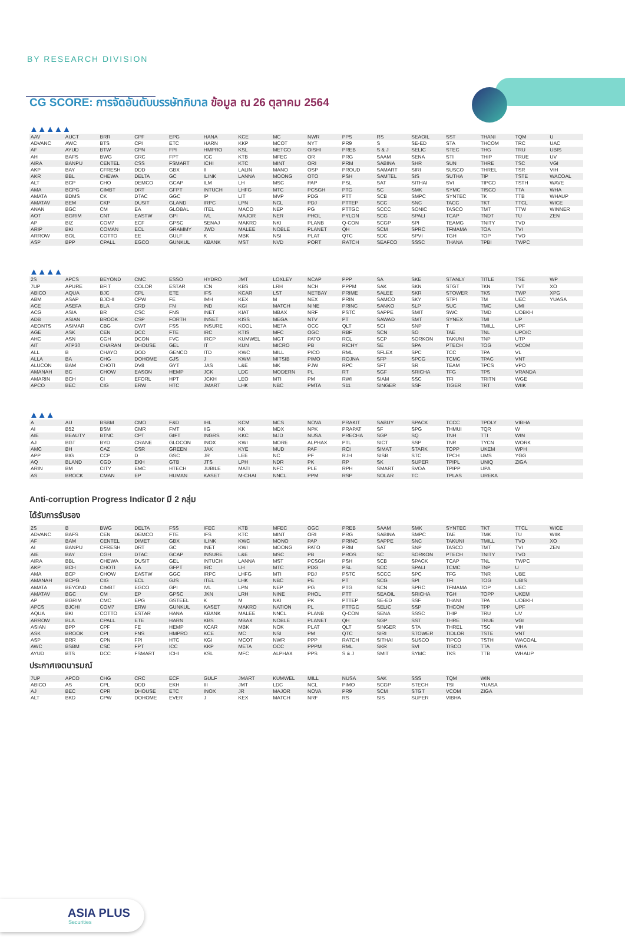BY RESEARCH DIVISION
CG SCORE: การจัดอันดับบรรษัทภิบาล ข้อมูล ณ 26 ตุลาคม 2564
▲▲▲▲▲
| AAV | AUCT | BRR | CPF | EPG | HANA | KCE | MC | NWR | PPS | RS | SEAOIL | SST | THANI | TQM | U |
| ADVANC | AWC | BTS | CPI | ETC | HARN | KKP | MCOT | NYT | PR9 | S | SE-ED | STA | THCOM | TRC | UAC |
| AF | AYUD | BTW | CPN | FPI | HMPRO | KSL | METCO | OISHI | PREB | S & J | SELIC | STEC | THG | TRU | UBIS |
| AH | BAFS | BWG | CRC | FPT | ICC | KTB | MFEC | OR | PRG | SAAM | SENA | STI | THIP | TRUE | UV |
| AIRA | BANPU | CENTEL | CSS | FSMART | ICHI | KTC | MINT | ORI | PRM | SABINA | SHR | SUN | THRE | TSC | VGI |
| AKP | BAY | CFRESH | DDD | GBX | II | LALIN | MANO | OSP | PROUD | SAMART | SIRI | SUSCO | THREL | TSR | VIH |
| AKR | BBL | CHEWA | DELTA | GC | ILINK | LANNA | MOONG | OTO | PSH | SAMTEL | SIS | SUTHA | TIP | TSTE | WACOAL |
| ALT | BCP | CHO | DEMCO | GCAP | ILM | LH | MSC | PAP | PSL | SAT | SITHAI | SVI | TIPCO | TSTH | WAVE |
| AMA | BCPG | CIMBT | DRT | GFPT | INTUCH | LHFG | MTC | PCSGH | PTG | SC | SMK | SYMC | TISCO | TTA | WHA |
| AMATA | BDMS | CK | DTAC | GGC | IP | LIT | MVP | PDG | PTT | SCB | SMPC | SYNTEC | TK | TTB | WHAUP |
| AMATAV | BEM | CKP | DUSIT | GLAND | IRPC | LPN | NCL | PDJ | PTTEP | SCC | SNC | TACC | TKT | TTCL | WICE |
| ANAN | BGC | CM | EA | GLOBAL | ITEL | MACO | NEP | PG | PTTGC | SCCC | SONIC | TASCO | TMT | TTW | WINNER |
| AOT | BGRIM | CNT | EASTW | GPI | IVL | MAJOR | NER | PHOL | PYLON | SCG | SPALI | TCAP | TNDT | TU | ZEN |
| AP | BIZ | COM7 | ECF | GPSC | SENAJ | MAKRO | NKI | PLANB | Q-CON | SCGP | SPI | TEAMG | TNITY | TVD | |
| ARIP | BKI | COMAN | ECL | GRAMMY | JWD | MALEE | NOBLE | PLANET | QH | SCM | SPRC | TFMAMA | TOA | TVI | |
| ARROW | BOL | COTTO | EE | GULF | K | MBK | NSI | PLAT | QTC | SDC | SPVI | TGH | TOP | TVO | |
| ASP | BPP | CPALL | EGCO | GUNKUL | KBANK | MST | NVD | PORT | RATCH | SEAFCO | SSSC | THANA | TPBI | TWPC | |
▲▲▲▲
| 2S | APCS | BEYOND | CMC | ESSO | HYDRO | JMT | LOXLEY | NCAP | PPP | SA | SKE | STANLY | TITLE | TSE | WP |
| 7UP | APURE | BFIT | COLOR | ESTAR | ICN | KBS | LRH | NCH | PPPM | SAK | SKN | STGT | TKN | TVT | XO |
| ABICO | AQUA | BJC | CPL | ETE | IFS | KCAR | LST | NETBAY | PRIME | SALEE | SKR | STOWER | TKS | TWP | XPG |
| ABM | ASAP | BJCHI | CPW | FE | IMH | KEX | M | NEX | PRIN | SAMCO | SKY | STPI | TM | UEC | YUASA |
| ACE | ASEFA | BLA | CRD | FN | IND | KGI | MATCH | NINE | PRINC | SANKO | SLP | SUC | TMC | UMI | |
| ACG | ASIA | BR | CSC | FNS | INET | KIAT | MBAX | NRF | PSTC | SAPPE | SMIT | SWC | TMD | UOBKH | |
| ADB | ASIAN | BROOK | CSP | FORTH | INSET | KISS | MEGA | NTV | PT | SAWAD | SMT | SYNEX | TMI | UP | |
| AEONTS | ASIMAR | CBG | CWT | FSS | INSURE | KOOL | META | OCC | QLT | SCI | SNP | T | TMILL | UPF | |
| AGE | ASK | CEN | DCC | FTE | IRC | KTIS | MFC | OGC | RBF | SCN | SO | TAE | TNL | UPOIC | |
| AHC | ASN | CGH | DCON | FVC | IRCP | KUMWEL | MGT | PATO | RCL | SCP | SORKON | TAKUNI | TNP | UTP | |
| AIT | ATP30 | CHARAN | DHOUSE | GEL | IT | KUN | MICRO | PB | RICHY | SE | SPA | PTECH | TOG | VCOM | |
| ALL | B | CHAYO | DOD | GENCO | ITD | KWC | MILL | PICO | RML | SFLEX | SPC | TCC | TPA | VL | |
| ALLA | BA | CHG | DOHOME | GJS | J | KWM | MITSIB | PIMO | ROJNA | SFP | SPCG | TCMC | TPAC | VNT | |
| ALUCON | BAM | CHOTI | DV8 | GYT | JAS | L&E | MK | PJW | RPC | SFT | SR | TEAM | TPCS | VPO | |
| AMANAH | BC | CHOW | EASON | HEMP | JCK | LDC | MODERN | PL | RT | SGF | SRICHA | TFG | TPS | VRANDA | |
| AMARIN | BCH | CI | EFORL | HPT | JCKH | LEO | MTI | PM | RWI | SIAM | SSC | TFI | TRITN | WGE | |
| APCO | BEC | CIG | ERW | HTC | JMART | LHK | NBC | PMTA | S11 | SINGER | SSF | TIGER | TRT | WIIK | |
▲▲▲
| A | AU | BSBM | CMO | F&D | IHL | KCM | MCS | NOVA | PRAKIT | SABUY | SPACK | TCCC | TPOLY | VIBHA | |
| AI | B52 | BSM | CMR | FMT | IIG | KK | MDX | NPK | PRAPAT | SF | SPG | THMUI | TQR | W | |
| AIE | BEAUTY | BTNC | CPT | GIFT | INGRS | KKC | MJD | NUSA | PRECHA | SGP | SQ | TNH | TTI | WIN | |
| AJ | BGT | BYD | CRANE | GLOCON | INOX | KWI | MORE | ALPHAX | PTL | SICT | SSP | TNR | TYCN | WORK | |
| AMC | BH | CAZ | CSR | GREEN | JAK | KYE | MUD | PAF | RCI | SIMAT | STARK | TOPP | UKEM | WPH | |
| APP | BIG | CCP | D | GSC | JR | LEE | NC | PF | RJH | SISB | STC | TPCH | UMS | YGG | |
| AQ | BLAND | CGD | EKH | GTB | JTS | LPH | NDR | PK | RP | SK | SUPER | TPIPL | UNIQ | ZIGA | |
| ARIN | BM | CITY | EMC | HTECH | JUBILE | MATI | NFC | PLE | RPH | SMART | SVOA | TPIPP | UPA | | |
| AS | BROCK | CMAN | EP | HUMAN | KASET | M-CHAI | NNCL | PPM | RSP | SOLAR | TC | TPLAS | UREKA | | |
Anti-corruption Progress Indicator มี 2 กลุ่ม
ได้รับการรับรอง
| 2S | B | BWG | DELTA | FSS | IFEC | KTB | MFEC | OGC | PREB | SAAM | SMK | SYNTEC | TKT | TTCL | WICE |
| ADVANC | BAFS | CEN | DEMCO | FTE | IFS | KTC | MINT | ORI | PRG | SABINA | SMPC | TAE | TMK | TU | WIIK |
| AF | BAM | CENTEL | DIMET | GBX | ILINK | KWC | MONO | PAP | PRINC | SAPPE | SNC | TAKUNI | TMILL | TVD | XO |
| AI | BANPU | CFRESH | DRT | GC | INET | KWI | MOONG | PATO | PRM | SAT | SNP | TASCO | TMT | TVI | ZEN |
| AIE | BAY | CGH | DTAC | GCAP | INSURE | L&E | MSC | PB | PROS | SC | SORKON | PTECH | TNITY | TVO | |
| AIRA | BBL | CHEWA | DUSIT | GEL | INTUCH | LANNA | MST | PCSGH | PSH | SCB | SPACK | TCAP | TNL | TWPC | |
| AKP | BCH | CHOTI | EA | GFPT | IRC | LH | MTC | PDG | PSL | SCC | SPALI | TCMC | TNP | U | |
| AMA | BCP | CHOW | EASTW | GGC | IRPC | LHFG | MTI | PDJ | PSTC | SCCC | SPC | TFG | TNR | UBE | |
| AMANAH | BCPG | CIG | ECL | GJS | ITEL | LHK | NBC | PE | PT | SCG | SPI | TFI | TOG | UBIS | |
| AMATA | BEYOND | CIMBT | EGCO | GPI | IVL | LPN | NEP | PG | PTG | SCN | SPRC | TFMAMA | TOP | UEC | |
| AMATAV | BGC | CM | EP | GPSC | JKN | LRH | NINE | PHOL | PTT | SEAOIL | SRICHA | TGH | TOPP | UKEM | |
| AP | BGRIM | CMC | EPG | GSTEEL | K | M | NKI | PK | PTTEP | SE-ED | SSF | THANI | TPA | UOBKH | |
| APCS | BJCHI | COM7 | ERW | GUNKUL | KASET | MAKRO | NATION | PL | PTTGC | SELIC | SSP | THCOM | TPP | UPF | |
| AQUA | BKI | COTTO | ESTAR | HANA | KBANK | MALEE | NNCL | PLANB | Q-CON | SENA | SSSC | THIP | TRU | UV | |
| ARROW | BLA | CPALL | ETE | HARN | KBS | MBAX | NOBLE | PLANET | QH | SGP | SST | THRE | TRUE | VGI | |
| ASIAN | BPP | CPF | FE | HEMP | KCAR | MBK | NOK | PLAT | QLT | SINGER | STA | THREL | TSC | VIH | |
| ASK | BROOK | CPI | FNS | HMPRO | KCE | MC | NSI | PM | QTC | SIRI | STOWER | TIDLOR | TSTE | VNT | |
| ASP | BRR | CPN | FPI | HTC | KGI | MCOT | NWR | PPP | RATCH | SITHAI | SUSCO | TIPCO | TSTH | WACOAL | |
| AWC | BSBM | CSC | FPT | ICC | KKP | META | OCC | PPPM | RML | SKR | SVI | TISCO | TTA | WHA | |
| AYUD | BTS | DCC | FSMART | ICHI | KSL | MFC | ALPHAX | PPS | S & J | SMIT | SYMC | TKS | TTB | WHAUP | |
ประกาศเจตนารมณ์
| 7UP | APCO | CHG | CRC | ECF | GULF | JMART | KUMWEL | MILL | NUSA | SAK | SSS | TQM | WIN | | |
| ABICO | AS | CPL | DDD | EKH | III | JMT | LDC | NCL | PIMO | SCGP | STECH | TSI | YUASA | | |
| AJ | BEC | CPR | DHOUSE | ETC | INOX | JR | MAJOR | NOVA | PR9 | SCM | STGT | VCOM | ZIGA | | |
| ALT | BKD | CPW | DOHOME | EVER | J | KEX | MATCH | NRF | RS | SIS | SUPER | VIBHA | | | |
ASIA PLUS
Securities